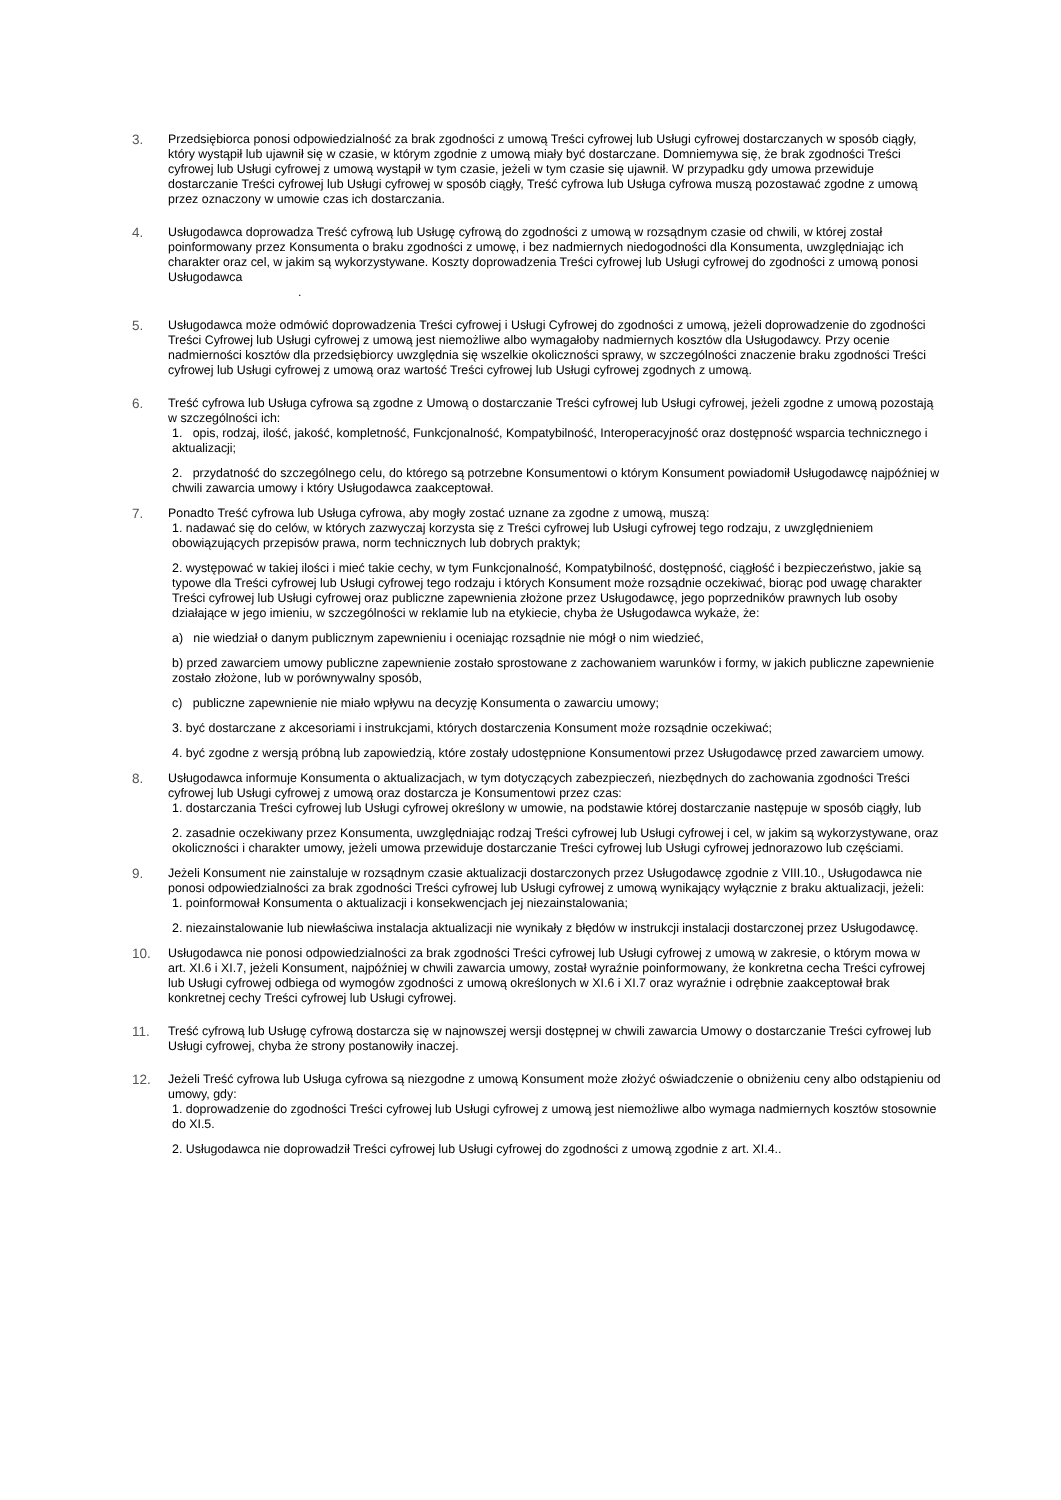3. Przedsiębiorca ponosi odpowiedzialność za brak zgodności z umową Treści cyfrowej lub Usługi cyfrowej dostarczanych w sposób ciągły, który wystąpił lub ujawnił się w czasie, w którym zgodnie z umową miały być dostarczane. Domniemywa się, że brak zgodności Treści cyfrowej lub Usługi cyfrowej z umową wystąpił w tym czasie, jeżeli w tym czasie się ujawnił. W przypadku gdy umowa przewiduje dostarczanie Treści cyfrowej lub Usługi cyfrowej w sposób ciągły, Treść cyfrowa lub Usługa cyfrowa muszą pozostawać zgodne z umową przez oznaczony w umowie czas ich dostarczania.
4. Usługodawca doprowadza Treść cyfrową lub Usługę cyfrową do zgodności z umową w rozsądnym czasie od chwili, w której został poinformowany przez Konsumenta o braku zgodności z umowę, i bez nadmiernych niedogodności dla Konsumenta, uwzględniając ich charakter oraz cel, w jakim są wykorzystywane. Koszty doprowadzenia Treści cyfrowej lub Usługi cyfrowej do zgodności z umową ponosi Usługodawca
.
5. Usługodawca może odmówić doprowadzenia Treści cyfrowej i Usługi Cyfrowej do zgodności z umową, jeżeli doprowadzenie do zgodności Treści Cyfrowej lub Usługi cyfrowej z umową jest niemożliwe albo wymagałoby nadmiernych kosztów dla Usługodawcy. Przy ocenie nadmierności kosztów dla przedsiębiorcy uwzględnia się wszelkie okoliczności sprawy, w szczególności znaczenie braku zgodności Treści cyfrowej lub Usługi cyfrowej z umową oraz wartość Treści cyfrowej lub Usługi cyfrowej zgodnych z umową.
6. Treść cyfrowa lub Usługa cyfrowa są zgodne z Umową o dostarczanie Treści cyfrowej lub Usługi cyfrowej, jeżeli zgodne z umową pozostają w szczególności ich:
1. opis, rodzaj, ilość, jakość, kompletność, Funkcjonalność, Kompatybilność, Interoperacyjność oraz dostępność wsparcia technicznego i aktualizacji;
2. przydatność do szczególnego celu, do którego są potrzebne Konsumentowi o którym Konsument powiadomił Usługodawcę najpóźniej w chwili zawarcia umowy i który Usługodawca zaakceptował.
7. Ponadto Treść cyfrowa lub Usługa cyfrowa, aby mogły zostać uznane za zgodne z umową, muszą:
1. nadawać się do celów, w których zazwyczaj korzysta się z Treści cyfrowej lub Usługi cyfrowej tego rodzaju, z uwzględnieniem obowiązujących przepisów prawa, norm technicznych lub dobrych praktyk;
2. występować w takiej ilości i mieć takie cechy, w tym Funkcjonalność, Kompatybilność, dostępność, ciągłość i bezpieczeństwo, jakie są typowe dla Treści cyfrowej lub Usługi cyfrowej tego rodzaju i których Konsument może rozsądnie oczekiwać, biorąc pod uwagę charakter Treści cyfrowej lub Usługi cyfrowej oraz publiczne zapewnienia złożone przez Usługodawcę, jego poprzedników prawnych lub osoby działające w jego imieniu, w szczególności w reklamie lub na etykiecie, chyba że Usługodawca wykaże, że:
a) nie wiedział o danym publicznym zapewnieniu i oceniając rozsądnie nie mógł o nim wiedzieć,
b) przed zawarciem umowy publiczne zapewnienie zostało sprostowane z zachowaniem warunków i formy, w jakich publiczne zapewnienie zostało złożone, lub w porównywalny sposób,
c) publiczne zapewnienie nie miało wpływu na decyzję Konsumenta o zawarciu umowy;
3. być dostarczane z akcesoriami i instrukcjami, których dostarczenia Konsument może rozsądnie oczekiwać;
4. być zgodne z wersją próbną lub zapowiedzią, które zostały udostępnione Konsumentowi przez Usługodawcę przed zawarciem umowy.
8. Usługodawca informuje Konsumenta o aktualizacjach, w tym dotyczących zabezpieczeń, niezbędnych do zachowania zgodności Treści cyfrowej lub Usługi cyfrowej z umową oraz dostarcza je Konsumentowi przez czas:
1. dostarczania Treści cyfrowej lub Usługi cyfrowej określony w umowie, na podstawie której dostarczanie następuje w sposób ciągły, lub
2. zasadnie oczekiwany przez Konsumenta, uwzględniając rodzaj Treści cyfrowej lub Usługi cyfrowej i cel, w jakim są wykorzystywane, oraz okoliczności i charakter umowy, jeżeli umowa przewiduje dostarczanie Treści cyfrowej lub Usługi cyfrowej jednorazowo lub częściami.
9. Jeżeli Konsument nie zainstaluje w rozsądnym czasie aktualizacji dostarczonych przez Usługodawcę zgodnie z VIII.10., Usługodawca nie ponosi odpowiedzialności za brak zgodności Treści cyfrowej lub Usługi cyfrowej z umową wynikający wyłącznie z braku aktualizacji, jeżeli:
1. poinformował Konsumenta o aktualizacji i konsekwencjach jej niezainstalowania;
2. niezainstalowanie lub niewłaściwa instalacja aktualizacji nie wynikały z błędów w instrukcji instalacji dostarczonej przez Usługodawcę.
10. Usługodawca nie ponosi odpowiedzialności za brak zgodności Treści cyfrowej lub Usługi cyfrowej z umową w zakresie, o którym mowa w art. XI.6 i XI.7, jeżeli Konsument, najpóźniej w chwili zawarcia umowy, został wyraźnie poinformowany, że konkretna cecha Treści cyfrowej lub Usługi cyfrowej odbiega od wymogów zgodności z umową określonych w XI.6 i XI.7 oraz wyraźnie i odrębnie zaakceptował brak konkretnej cechy Treści cyfrowej lub Usługi cyfrowej.
11. Treść cyfrową lub Usługę cyfrową dostarcza się w najnowszej wersji dostępnej w chwili zawarcia Umowy o dostarczanie Treści cyfrowej lub Usługi cyfrowej, chyba że strony postanowiły inaczej.
12. Jeżeli Treść cyfrowa lub Usługa cyfrowa są niezgodne z umową Konsument może złożyć oświadczenie o obniżeniu ceny albo odstąpieniu od umowy, gdy:
1. doprowadzenie do zgodności Treści cyfrowej lub Usługi cyfrowej z umową jest niemożliwe albo wymaga nadmiernych kosztów stosownie do XI.5.
2. Usługodawca nie doprowadził Treści cyfrowej lub Usługi cyfrowej do zgodności z umową zgodnie z art. XI.4..